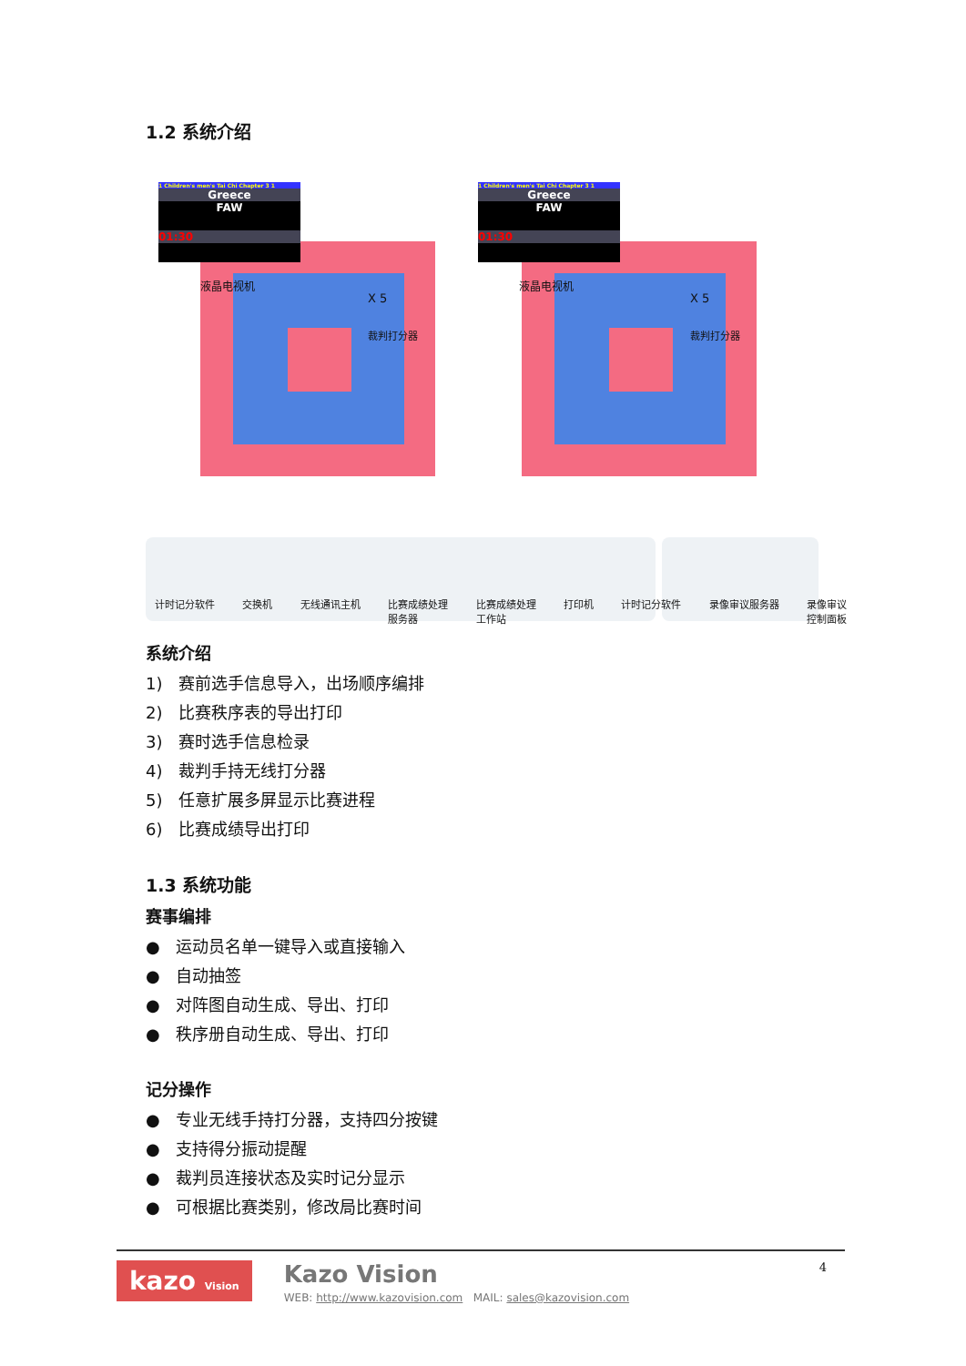1.2 系统介绍
1 Children's men's Tai Chi Chapter 3 1
Greece
FAW
01:30
1 Children's men's Tai Chi Chapter 3 1
Greece
FAW
01:30
液晶电视机
X 5
裁判打分器
液晶电视机
X 5
裁判打分器
计时记分软件 交换机 无线通讯主机 比赛成绩处理
服务器 比赛成绩处理
工作站 打印机 计时记分软件 录像审议服务器 录像审议
控制面板
系统介绍
1) 赛前选手信息导入，出场顺序编排
2) 比赛秩序表的导出打印
3) 赛时选手信息检录
4) 裁判手持无线打分器
5) 任意扩展多屏显示比赛进程
6) 比赛成绩导出打印
1.3 系统功能
赛事编排
● 运动员名单一键导入或直接输入
● 自动抽签
● 对阵图自动生成、导出、打印
● 秩序册自动生成、导出、打印
记分操作
● 专业无线手持打分器，支持四分按键
● 支持得分振动提醒
● 裁判员连接状态及实时记分显示
● 可根据比赛类别，修改局比赛时间
kazo Vision Kazo Vision
WEB: http://www.kazovision.com MAIL: sales@kazovision.com 4